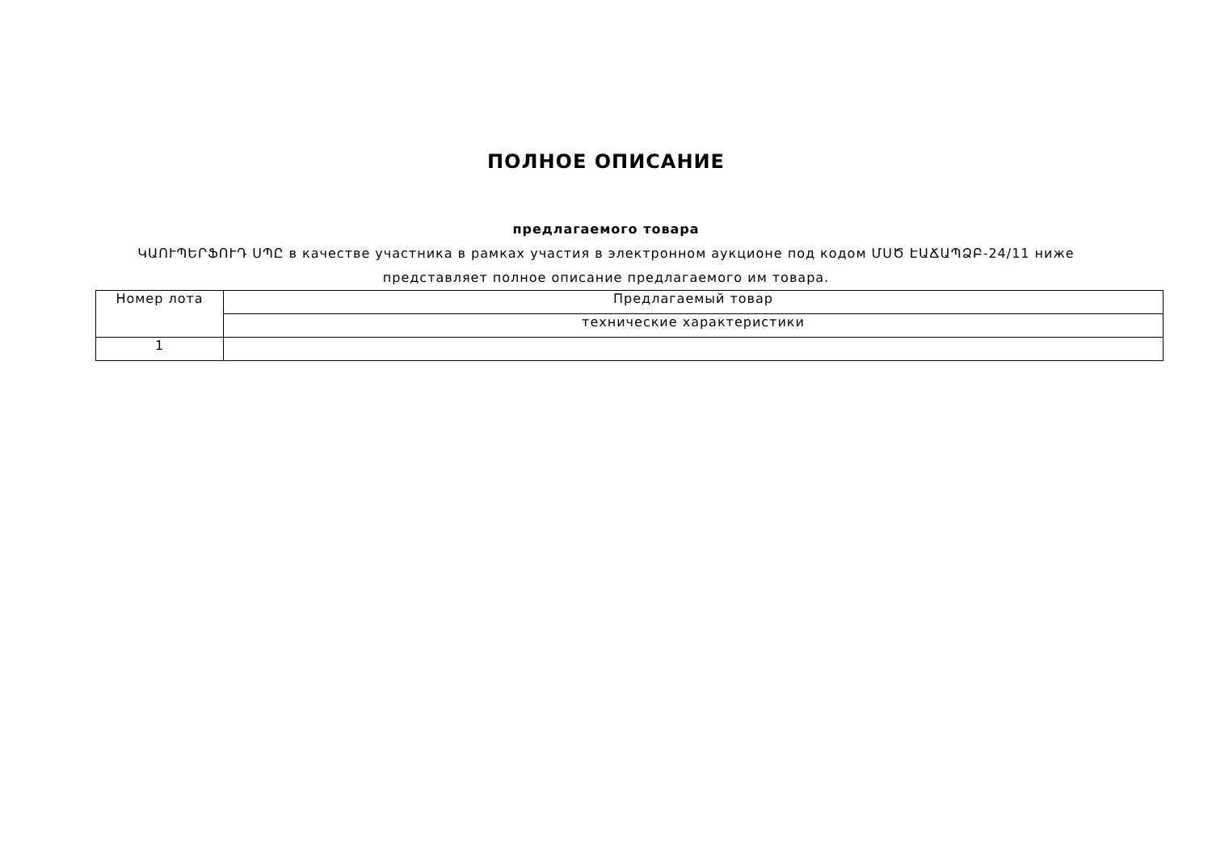ПОЛНОЕ ОПИСАНИЕ
предлагаемого товара
ԿԱՈՒՊԵՐՖՈՒԴ ՍՊԸ в качестве участника в рамках участия в электронном аукционе под кодом ՄՍԾ ԷԱՃԱՊՁԲ-24/11 ниже представляет полное описание предлагаемого им товара.
| Номер лота | Предлагаемый товар |
| | технические характеристики |
| 1 | |